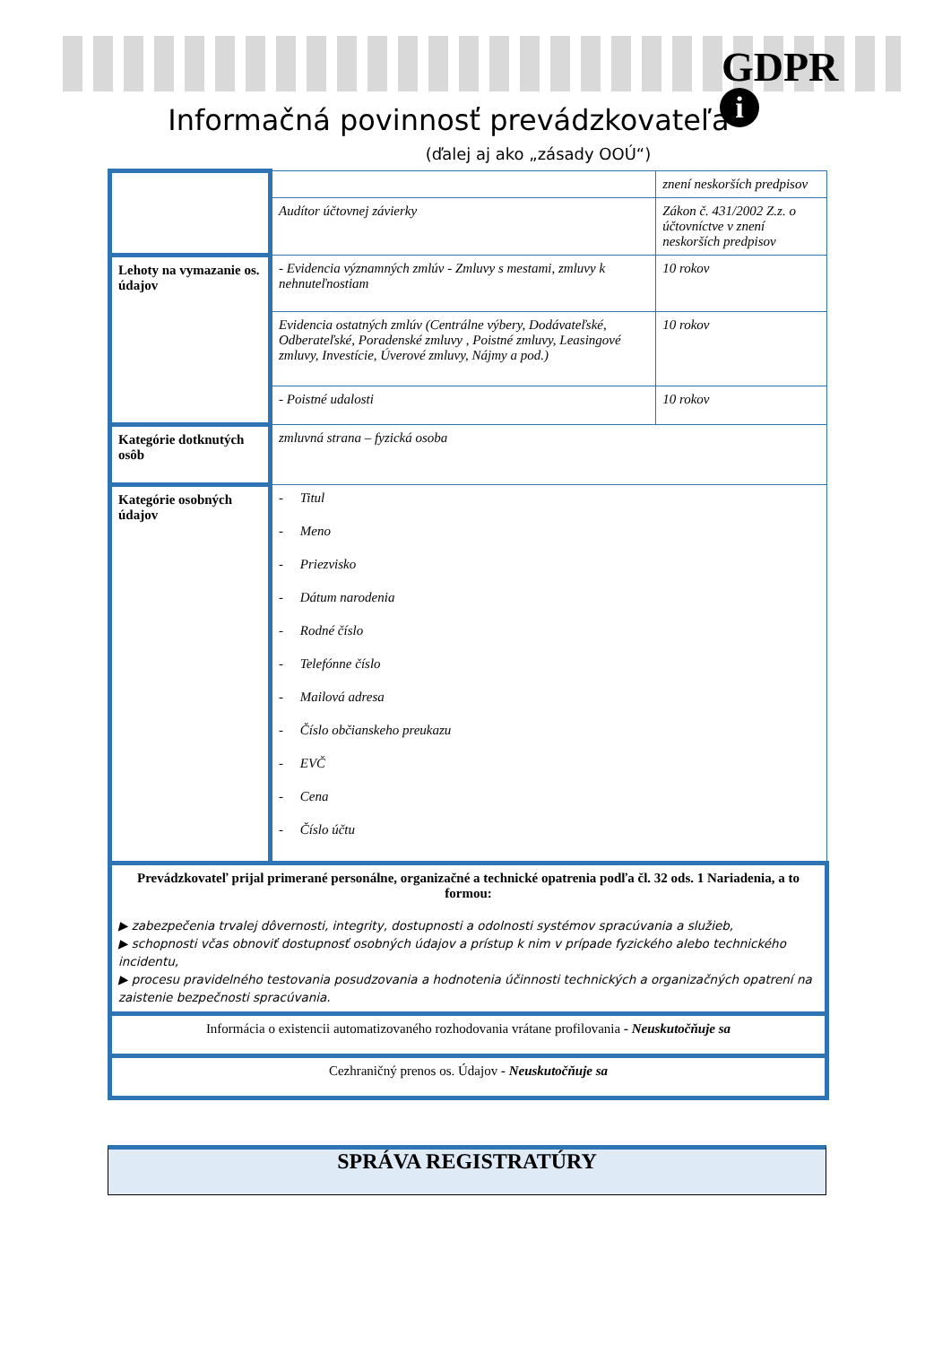GDPR
i
Informačná povinnosť prevádzkovateľa
(ďalej aj ako „zásady OOÚ“)
| | | znení neskorších predpisov | |
| | Audítor účtovnej závierky | Zákon č. 431/2002 Z.z. o účtovníctve v znení neskorších predpisov | |
| Lehoty na vymazanie os. údajov | - Evidencia významných zmlúv - Zmluvy s mestami, zmluvy k nehnuteľnostiam | | 10 rokov |
| | Evidencia ostatných zmlúv (Centrálne výbery, Dodávateľské, Odberateľské, Poradenské zmluvy , Poistné zmluvy, Leasingové zmluvy, Investície, Úverové zmluvy, Nájmy a pod.) | | 10 rokov |
| | - Poistné udalosti | | 10 rokov |
| Kategórie dotknutých osôb | zmluvná strana – fyzická osoba | | |
| Kategórie osobných údajov | - Titul - Meno - Priezvisko - Dátum narodenia - Rodné číslo - Telefónne číslo - Mailová adresa - Číslo občianskeho preukazu - EVČ - Cena - Číslo účtu | | |
| Prevádzkovateľ prijal primerané personálne, organizačné a technické opatrenia podľa čl. 32 ods. 1 Nariadenia, a to formou: ▶ zabezpečenia trvalej dôvernosti, integrity, dostupnosti a odolnosti systémov spracúvania a služieb, ▶ schopnosti včas obnoviť dostupnosť osobných údajov a prístup k nim v prípade fyzického alebo technického incidentu, ▶ procesu pravidelného testovania posudzovania a hodnotenia účinnosti technických a organizačných opatrení na zaistenie bezpečnosti spracúvania. | | | |
| Informácia o existencii automatizovaného rozhodovania vrátane profilovania - Neuskutočňuje sa | | | |
| Cezhraničný prenos os. Údajov - Neuskutočňuje sa | | | |
SPRÁVA REGISTRATÚRY